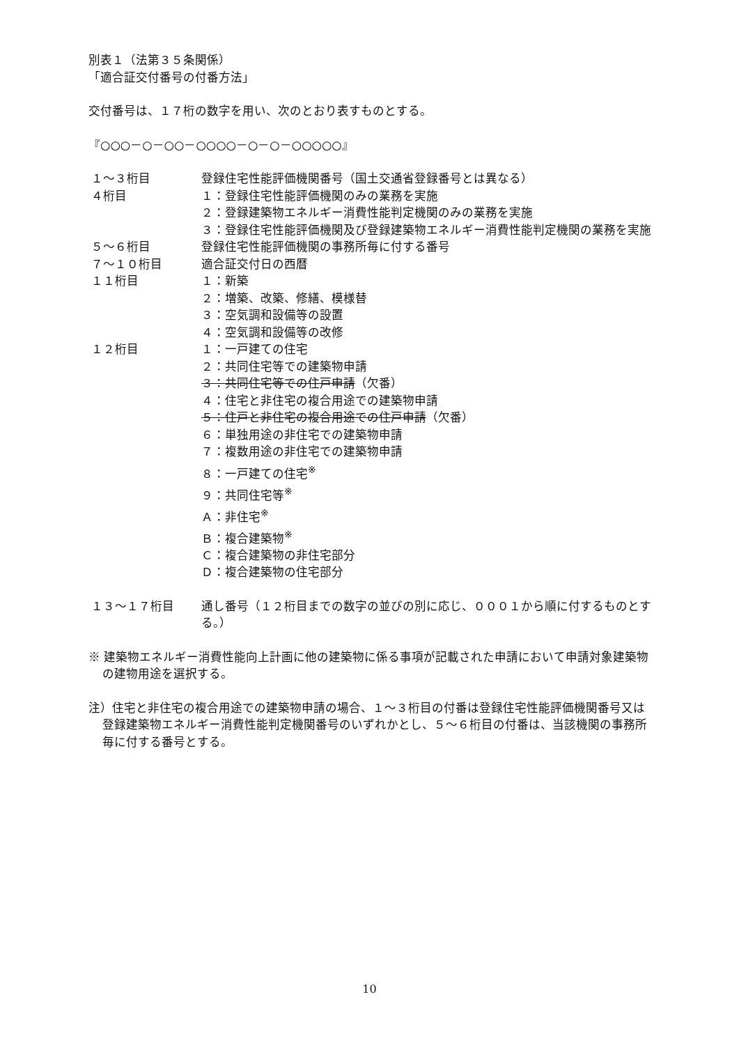別表１（法第３５条関係）
「適合証交付番号の付番方法」
交付番号は、１７桁の数字を用い、次のとおり表すものとする。
『○○○－○－○○－○○○○－○－○－○○○○○』
| １～３桁目 | 登録住宅性能評価機関番号（国土交通省登録番号とは異なる） |
| ４桁目 | １：登録住宅性能評価機関のみの業務を実施 ２：登録建築物エネルギー消費性能判定機関のみの業務を実施 ３：登録住宅性能評価機関及び登録建築物エネルギー消費性能判定機関の業務を実施 |
| ５～６桁目 | 登録住宅性能評価機関の事務所毎に付する番号 |
| ７～１０桁目 | 適合証交付日の西暦 |
| １１桁目 | １：新築 ２：増築、改築、修繕、模様替 ３：空気調和設備等の設置 ４：空気調和設備等の改修 |
| １２桁目 | １：一戸建ての住宅 ２：共同住宅等での建築物申請 ３：共同住宅等での住戸申請 （欠番） ４：住宅と非住宅の複合用途での建築物申請 ５：住戸と非住宅の複合用途での住戸申請 （欠番） ６：単独用途の非住宅での建築物申請 ７：複数用途の非住宅での建築物申請 ８：一戸建ての住宅<sup>※</sup> ９：共同住宅等<sup>※</sup> Ａ：非住宅<sup>※</sup> Ｂ：複合建築物<sup>※</sup> Ｃ：複合建築物の非住宅部分 Ｄ：複合建築物の住宅部分 |
| １３～１７桁目 | 通し番号（１２桁目までの数字の並びの別に応じ、０００１から順に付するものとする。） |
※ 建築物エネルギー消費性能向上計画に他の建築物に係る事項が記載された申請において申請対象建築物の建物用途を選択する。
注）住宅と非住宅の複合用途での建築物申請の場合、１～３桁目の付番は登録住宅性能評価機関番号又は登録建築物エネルギー消費性能判定機関番号のいずれかとし、５～６桁目の付番は、当該機関の事務所毎に付する番号とする。
10